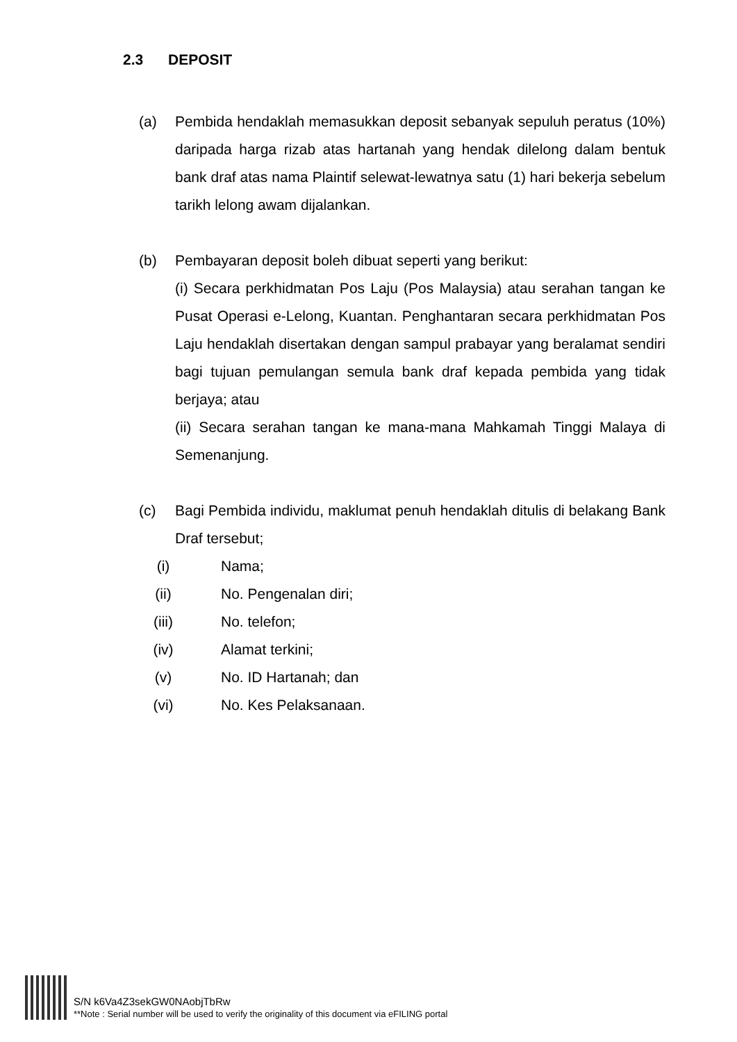2.3 DEPOSIT
(a) Pembida hendaklah memasukkan deposit sebanyak sepuluh peratus (10%) daripada harga rizab atas hartanah yang hendak dilelong dalam bentuk bank draf atas nama Plaintif selewat-lewatnya satu (1) hari bekerja sebelum tarikh lelong awam dijalankan.
(b) Pembayaran deposit boleh dibuat seperti yang berikut:
(i) Secara perkhidmatan Pos Laju (Pos Malaysia) atau serahan tangan ke Pusat Operasi e-Lelong, Kuantan. Penghantaran secara perkhidmatan Pos Laju hendaklah disertakan dengan sampul prabayar yang beralamat sendiri bagi tujuan pemulangan semula bank draf kepada pembida yang tidak berjaya; atau
(ii) Secara serahan tangan ke mana-mana Mahkamah Tinggi Malaya di Semenanjung.
(c) Bagi Pembida individu, maklumat penuh hendaklah ditulis di belakang Bank Draf tersebut;
(i) Nama;
(ii) No. Pengenalan diri;
(iii) No. telefon;
(iv) Alamat terkini;
(v) No. ID Hartanah; dan
(vi) No. Kes Pelaksanaan.
S/N k6Va4Z3sekGW0NAobjTbRw
**Note : Serial number will be used to verify the originality of this document via eFILING portal